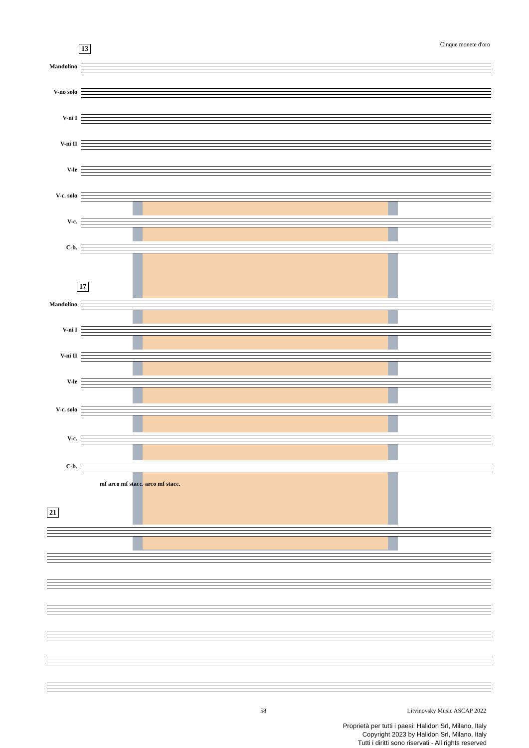Cinque monete d'oro
13
Mandolino
V-no solo
V-ni I
V-ni II
V-le
V-c. solo
V-c.
C-b.
17
Mandolino
V-ni I
V-ni II
V-le
V-c. solo
V-c.
C-b.
mf arco mf stacc. arco mf stacc.
21
58 Litvinovsky Music ASCAP 2022
Proprietà per tutti i paesi: Halidon Srl, Milano, Italy
Copyright 2023 by Halidon Srl, Milano, Italy
Tutti i diritti sono riservati - All rights reserved